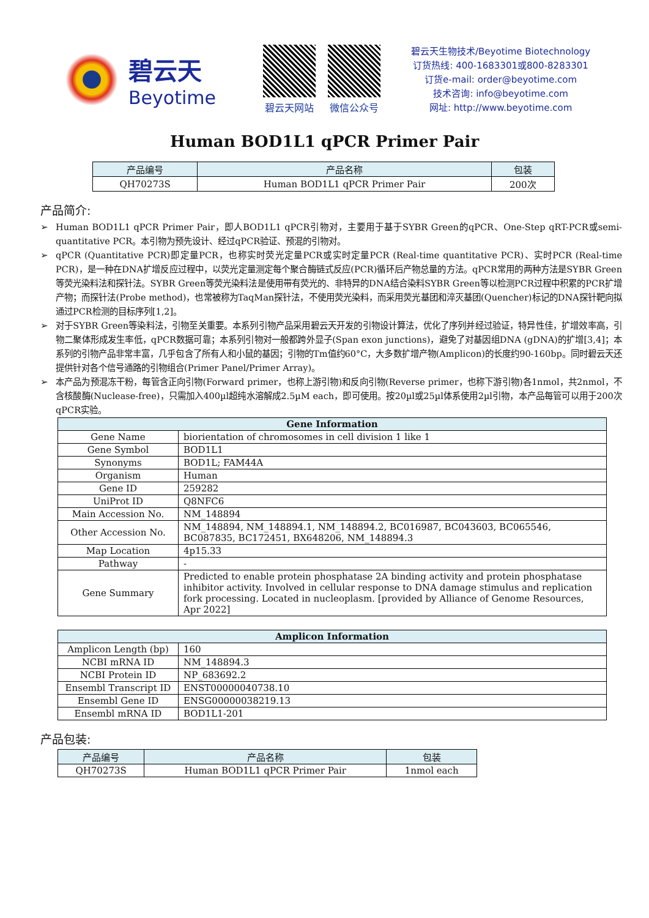碧云天
Beyotime
碧云天网站 微信公众号
碧云天生物技术/Beyotime Biotechnology
订货热线: 400-1683301或800-8283301
订货e-mail: order@beyotime.com
技术咨询: info@beyotime.com
网址: http://www.beyotime.com
Human BOD1L1 qPCR Primer Pair
| 产品编号 | 产品名称 | 包装 |
| --- | --- | --- |
| QH70273S | Human BOD1L1 qPCR Primer Pair | 200次 |
产品简介:
➢ Human BOD1L1 qPCR Primer Pair，即人BOD1L1 qPCR引物对，主要用于基于SYBR Green的qPCR、One-Step qRT-PCR或semi-quantitative PCR。本引物为预先设计、经过qPCR验证、预混的引物对。
➢ qPCR (Quantitative PCR)即定量PCR，也称实时荧光定量PCR或实时定量PCR (Real-time quantitative PCR)、实时PCR (Real-time PCR)，是一种在DNA扩增反应过程中，以荧光定量测定每个聚合酶链式反应(PCR)循环后产物总量的方法。qPCR常用的两种方法是SYBR Green等荧光染料法和探针法。SYBR Green等荧光染料法是使用带有荧光的、非特异的DNA结合染料SYBR Green等以检测PCR过程中积累的PCR扩增产物；而探针法(Probe method)，也常被称为TaqMan探针法，不使用荧光染料，而采用荧光基团和淬灭基团(Quencher)标记的DNA探针靶向拟通过PCR检测的目标序列[1,2]。
➢ 对于SYBR Green等染料法，引物至关重要。本系列引物产品采用碧云天开发的引物设计算法，优化了序列并经过验证，特异性佳，扩增效率高，引物二聚体形成发生率低，qPCR数据可靠；本系列引物对一般都跨外显子(Span exon junctions)，避免了对基因组DNA (gDNA)的扩增[3,4]；本系列的引物产品非常丰富，几乎包含了所有人和小鼠的基因；引物的Tm值约60°C，大多数扩增产物(Amplicon)的长度约90-160bp。同时碧云天还提供针对各个信号通路的引物组合(Primer Panel/Primer Array)。
➢ 本产品为预混冻干粉，每管含正向引物(Forward primer，也称上游引物)和反向引物(Reverse primer，也称下游引物)各1nmol，共2nmol，不含核酸酶(Nuclease-free)，只需加入400µl超纯水溶解成2.5µM each，即可使用。按20µl或25µl体系使用2µl引物，本产品每管可以用于200次qPCR实验。
| Gene Information | |
| Gene Name | biorientation of chromosomes in cell division 1 like 1 |
| Gene Symbol | BOD1L1 |
| Synonyms | BOD1L; FAM44A |
| Organism | Human |
| Gene ID | 259282 |
| UniProt ID | Q8NFC6 |
| Main Accession No. | NM_148894 |
| Other Accession No. | NM_148894, NM_148894.1, NM_148894.2, BC016987, BC043603, BC065546, BC087835, BC172451, BX648206, NM_148894.3 |
| Map Location | 4p15.33 |
| Pathway | - |
| Gene Summary | Predicted to enable protein phosphatase 2A binding activity and protein phosphatase inhibitor activity. Involved in cellular response to DNA damage stimulus and replication fork processing. Located in nucleoplasm. [provided by Alliance of Genome Resources, Apr 2022] |
| Amplicon Information | |
| Amplicon Length (bp) | 160 |
| NCBI mRNA ID | NM_148894.3 |
| NCBI Protein ID | NP_683692.2 |
| Ensembl Transcript ID | ENST00000040738.10 |
| Ensembl Gene ID | ENSG00000038219.13 |
| Ensembl mRNA ID | BOD1L1-201 |
产品包装:
| 产品编号 | 产品名称 | 包装 |
| --- | --- | --- |
| QH70273S | Human BOD1L1 qPCR Primer Pair | 1nmol each |